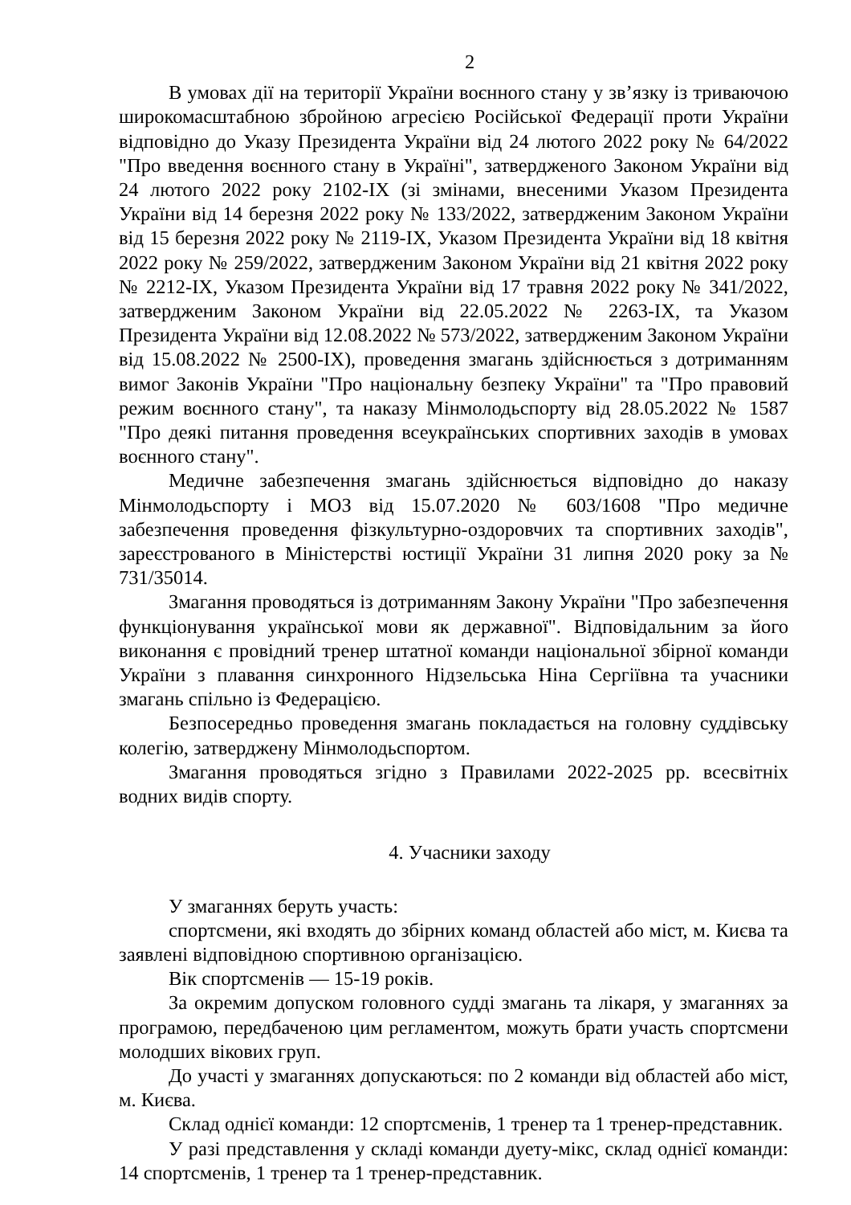2
В умовах дії на території України воєнного стану у зв’язку із триваючою широкомасштабною збройною агресією Російської Федерації проти України відповідно до Указу Президента України від 24 лютого 2022 року № 64/2022 "Про введення воєнного стану в Україні", затвердженого Законом України від 24 лютого 2022 року 2102-IX (зі змінами, внесеними Указом Президента України від 14 березня 2022 року № 133/2022, затвердженим Законом України від 15 березня 2022 року № 2119-IX, Указом Президента України від 18 квітня 2022 року № 259/2022, затвердженим Законом України від 21 квітня 2022 року № 2212-IX, Указом Президента України від 17 травня 2022 року № 341/2022, затвердженим Законом України від 22.05.2022 № 2263-IX, та Указом Президента України від 12.08.2022 № 573/2022, затвердженим Законом України від 15.08.2022 № 2500-IX), проведення змагань здійснюється з дотриманням вимог Законів України "Про національну безпеку України" та "Про правовий режим воєнного стану", та наказу Мінмолодьспорту від 28.05.2022 № 1587 "Про деякі питання проведення всеукраїнських спортивних заходів в умовах воєнного стану".
Медичне забезпечення змагань здійснюється відповідно до наказу Мінмолодьспорту і МОЗ від 15.07.2020 № 603/1608 "Про медичне забезпечення проведення фізкультурно-оздоровчих та спортивних заходів", зареєстрованого в Міністерстві юстиції України 31 липня 2020 року за № 731/35014.
Змагання проводяться із дотриманням Закону України "Про забезпечення функціонування української мови як державної". Відповідальним за його виконання є провідний тренер штатної команди національної збірної команди України з плавання синхронного Нідзельська Ніна Сергіївна та учасники змагань спільно із Федерацією.
Безпосередньо проведення змагань покладається на головну суддівську колегію, затверджену Мінмолодьспортом.
Змагання проводяться згідно з Правилами 2022-2025 рр. всесвітніх водних видів спорту.
4. Учасники заходу
У змаганнях беруть участь:
спортсмени, які входять до збірних команд областей або міст, м. Києва та заявлені відповідною спортивною організацією.
Вік спортсменів — 15-19 років.
За окремим допуском головного судді змагань та лікаря, у змаганнях за програмою, передбаченою цим регламентом, можуть брати участь спортсмени молодших вікових груп.
До участі у змаганнях допускаються: по 2 команди від областей або міст, м. Києва.
Склад однієї команди: 12 спортсменів, 1 тренер та 1 тренер-представник.
У разі представлення у складі команди дуету-мікс, склад однієї команди: 14 спортсменів, 1 тренер та 1 тренер-представник.